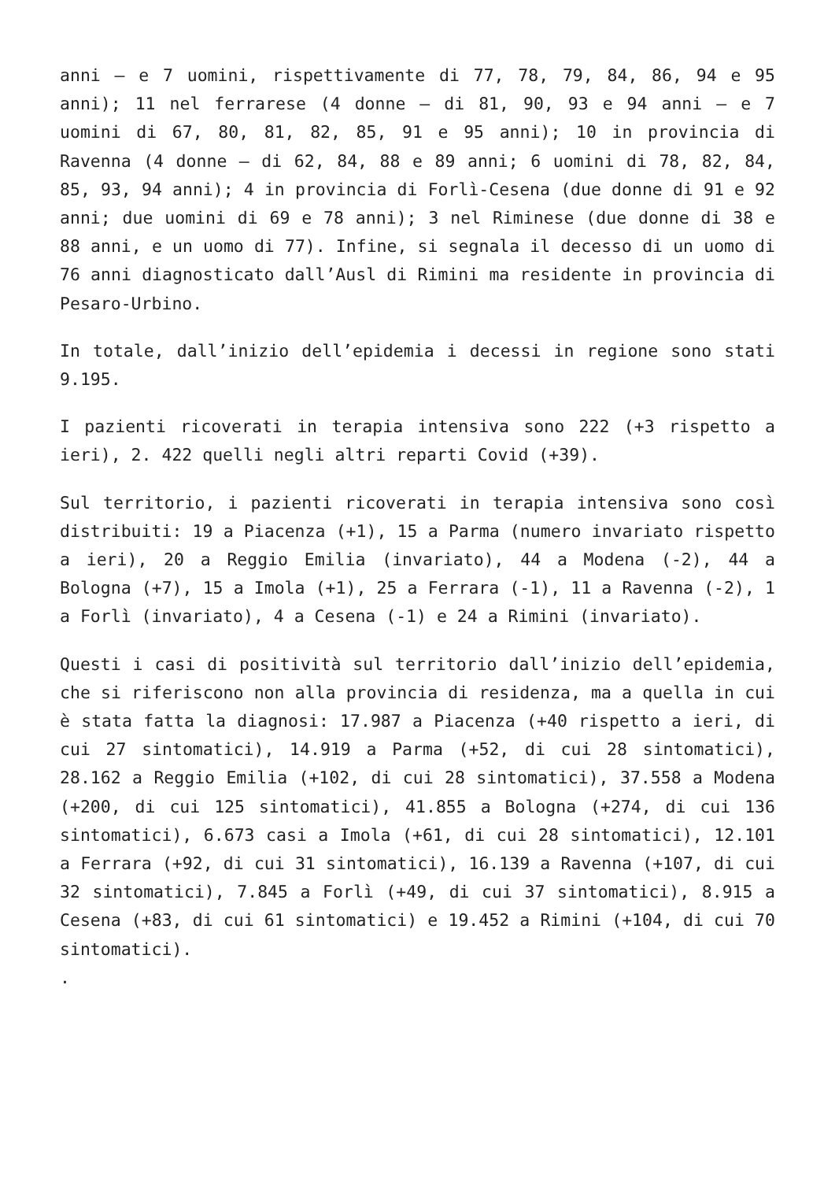anni – e 7 uomini, rispettivamente di 77, 78, 79, 84, 86, 94 e 95 anni); 11 nel ferrarese (4 donne – di 81, 90, 93 e 94 anni – e 7 uomini di 67, 80, 81, 82, 85, 91 e 95 anni); 10 in provincia di Ravenna (4 donne – di 62, 84, 88 e 89 anni; 6 uomini di 78, 82, 84, 85, 93, 94 anni); 4 in provincia di Forlì-Cesena (due donne di 91 e 92 anni; due uomini di 69 e 78 anni); 3 nel Riminese (due donne di 38 e 88 anni, e un uomo di 77). Infine, si segnala il decesso di un uomo di 76 anni diagnosticato dall’Ausl di Rimini ma residente in provincia di Pesaro-Urbino.
In totale, dall’inizio dell’epidemia i decessi in regione sono stati 9.195.
I pazienti ricoverati in terapia intensiva sono 222 (+3 rispetto a ieri), 2. 422 quelli negli altri reparti Covid (+39).
Sul territorio, i pazienti ricoverati in terapia intensiva sono così distribuiti: 19 a Piacenza (+1), 15 a Parma (numero invariato rispetto a ieri), 20 a Reggio Emilia (invariato), 44 a Modena (-2), 44 a Bologna (+7), 15 a Imola (+1), 25 a Ferrara (-1), 11 a Ravenna (-2), 1 a Forlì (invariato), 4 a Cesena (-1) e 24 a Rimini (invariato).
Questi i casi di positività sul territorio dall’inizio dell’epidemia, che si riferiscono non alla provincia di residenza, ma a quella in cui è stata fatta la diagnosi: 17.987 a Piacenza (+40 rispetto a ieri, di cui 27 sintomatici), 14.919 a Parma (+52, di cui 28 sintomatici), 28.162 a Reggio Emilia (+102, di cui 28 sintomatici), 37.558 a Modena (+200, di cui 125 sintomatici), 41.855 a Bologna (+274, di cui 136 sintomatici), 6.673 casi a Imola (+61, di cui 28 sintomatici), 12.101 a Ferrara (+92, di cui 31 sintomatici), 16.139 a Ravenna (+107, di cui 32 sintomatici), 7.845 a Forlì (+49, di cui 37 sintomatici), 8.915 a Cesena (+83, di cui 61 sintomatici) e 19.452 a Rimini (+104, di cui 70 sintomatici).
.